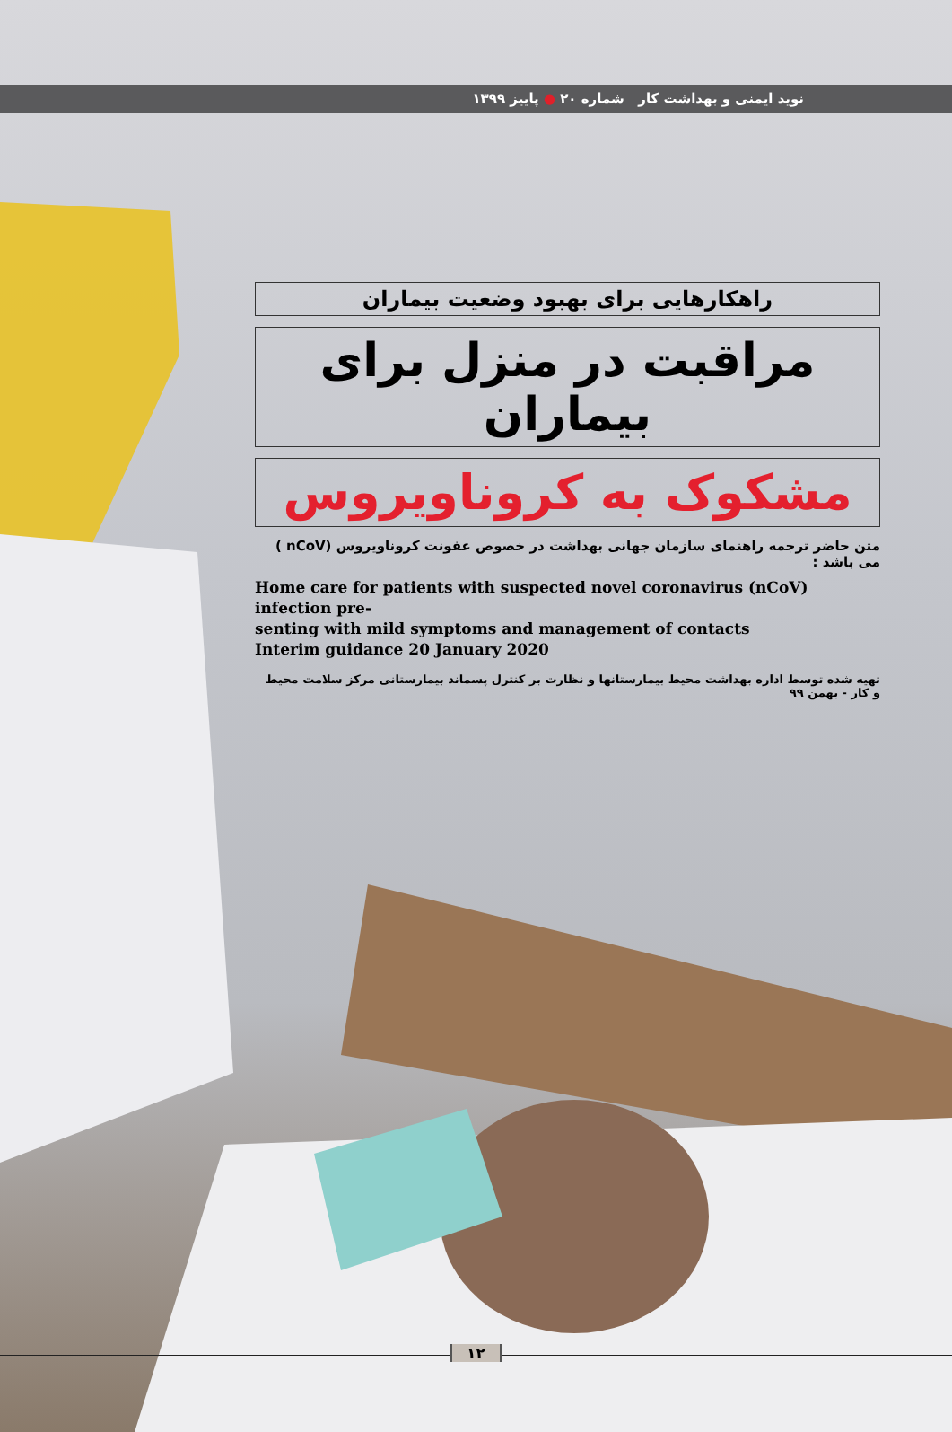نوید ایمنی و بهداشت کار شماره ۲۰ ● پاییز ۱۳۹۹
راهکارهایی برای بهبود وضعیت بیماران
مراقبت در منزل برای بیماران
مشکوک به کروناویروس
متن حاضر ترجمه راهنمای سازمان جهانی بهداشت در خصوص عفونت کروناویروس (nCoV ) می باشد :
Home care for patients with suspected novel coronavirus (nCoV) infection pre-
senting with mild symptoms and management of contacts
Interim guidance 20 January 2020
تهیه شده توسط اداره بهداشت محیط بیمارستانها و نظارت بر کنترل پسماند بیمارستانی مرکز سلامت محیط و کار - بهمن ۹۹
۱۲